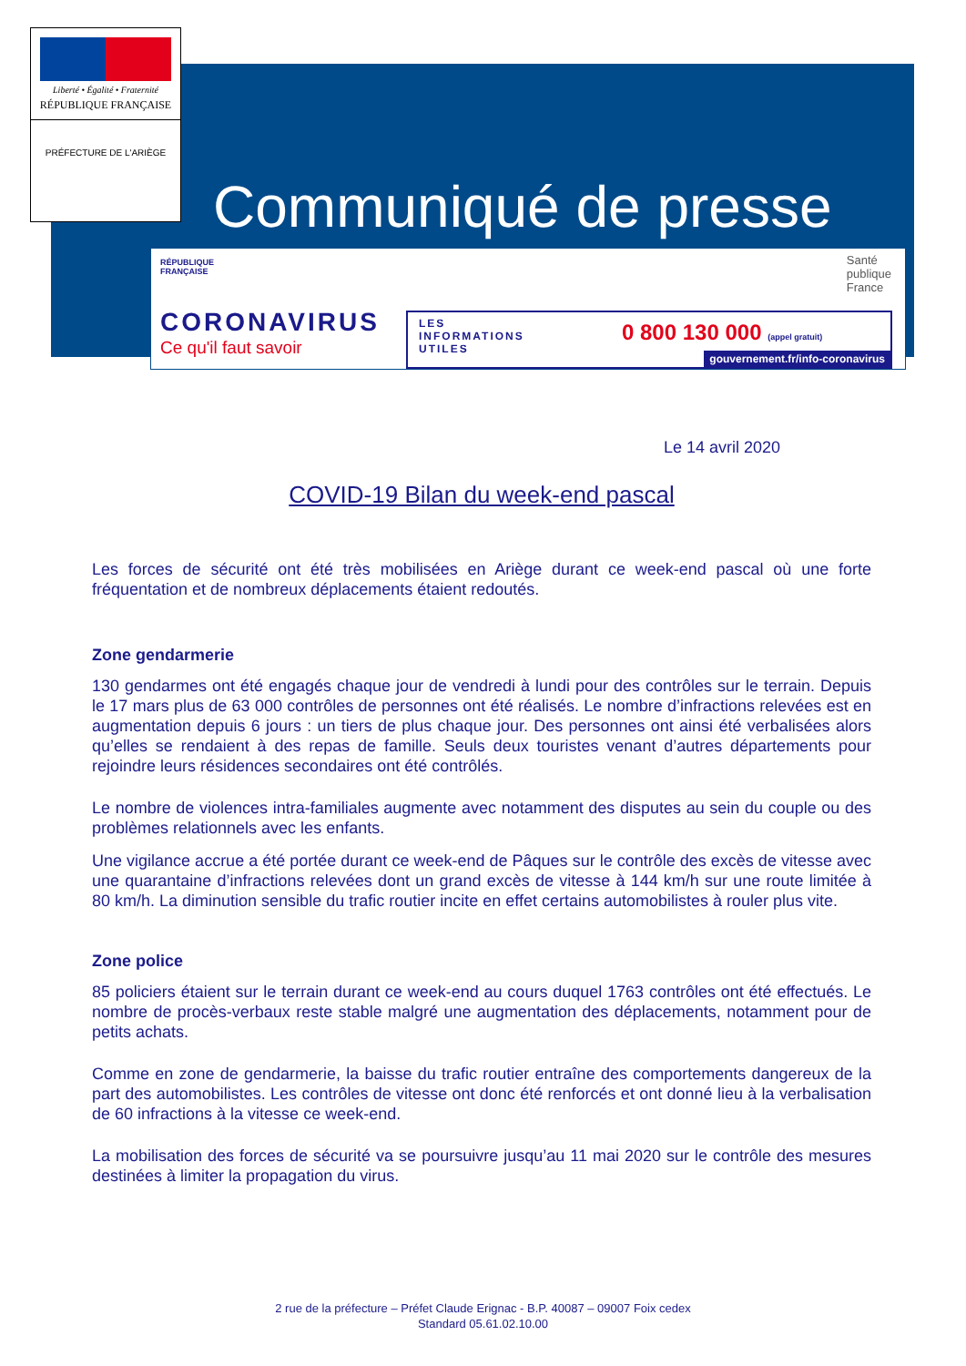Liberté • Égalité • Fraternité
RÉPUBLIQUE FRANÇAISE
PRÉFECTURE DE L'ARIÈGE
Communiqué de presse
RÉPUBLIQUE
FRANÇAISE
Santé
publique
France
CORONAVIRUS
Ce qu'il faut savoir
LES
INFORMATIONS
UTILES
0 800 130 000 (appel gratuit)
gouvernement.fr/info-coronavirus
Le 14 avril 2020
COVID-19 Bilan du week-end pascal
Les forces de sécurité ont été très mobilisées en Ariège durant ce week-end pascal où une forte fréquentation et de nombreux déplacements étaient redoutés.
Zone gendarmerie
130 gendarmes ont été engagés chaque jour de vendredi à lundi pour des contrôles sur le terrain. Depuis le 17 mars plus de 63 000 contrôles de personnes ont été réalisés. Le nombre d’infractions relevées est en augmentation depuis 6 jours : un tiers de plus chaque jour. Des personnes ont ainsi été verbalisées alors qu’elles se rendaient à des repas de famille. Seuls deux touristes venant d’autres départements pour rejoindre leurs résidences secondaires ont été contrôlés.
Le nombre de violences intra-familiales augmente avec notamment des disputes au sein du couple ou des problèmes relationnels avec les enfants.
Une vigilance accrue a été portée durant ce week-end de Pâques sur le contrôle des excès de vitesse avec une quarantaine d’infractions relevées dont un grand excès de vitesse à 144 km/h sur une route limitée à 80 km/h. La diminution sensible du trafic routier incite en effet certains automobilistes à rouler plus vite.
Zone police
85 policiers étaient sur le terrain durant ce week-end au cours duquel 1763 contrôles ont été effectués. Le nombre de procès-verbaux reste stable malgré une augmentation des déplacements, notamment pour de petits achats.
Comme en zone de gendarmerie, la baisse du trafic routier entraîne des comportements dangereux de la part des automobilistes. Les contrôles de vitesse ont donc été renforcés et ont donné lieu à la verbalisation de 60 infractions à la vitesse ce week-end.
La mobilisation des forces de sécurité va se poursuivre jusqu’au 11 mai 2020 sur le contrôle des mesures destinées à limiter la propagation du virus.
2 rue de la préfecture – Préfet Claude Erignac - B.P. 40087 – 09007 Foix cedex
Standard 05.61.02.10.00